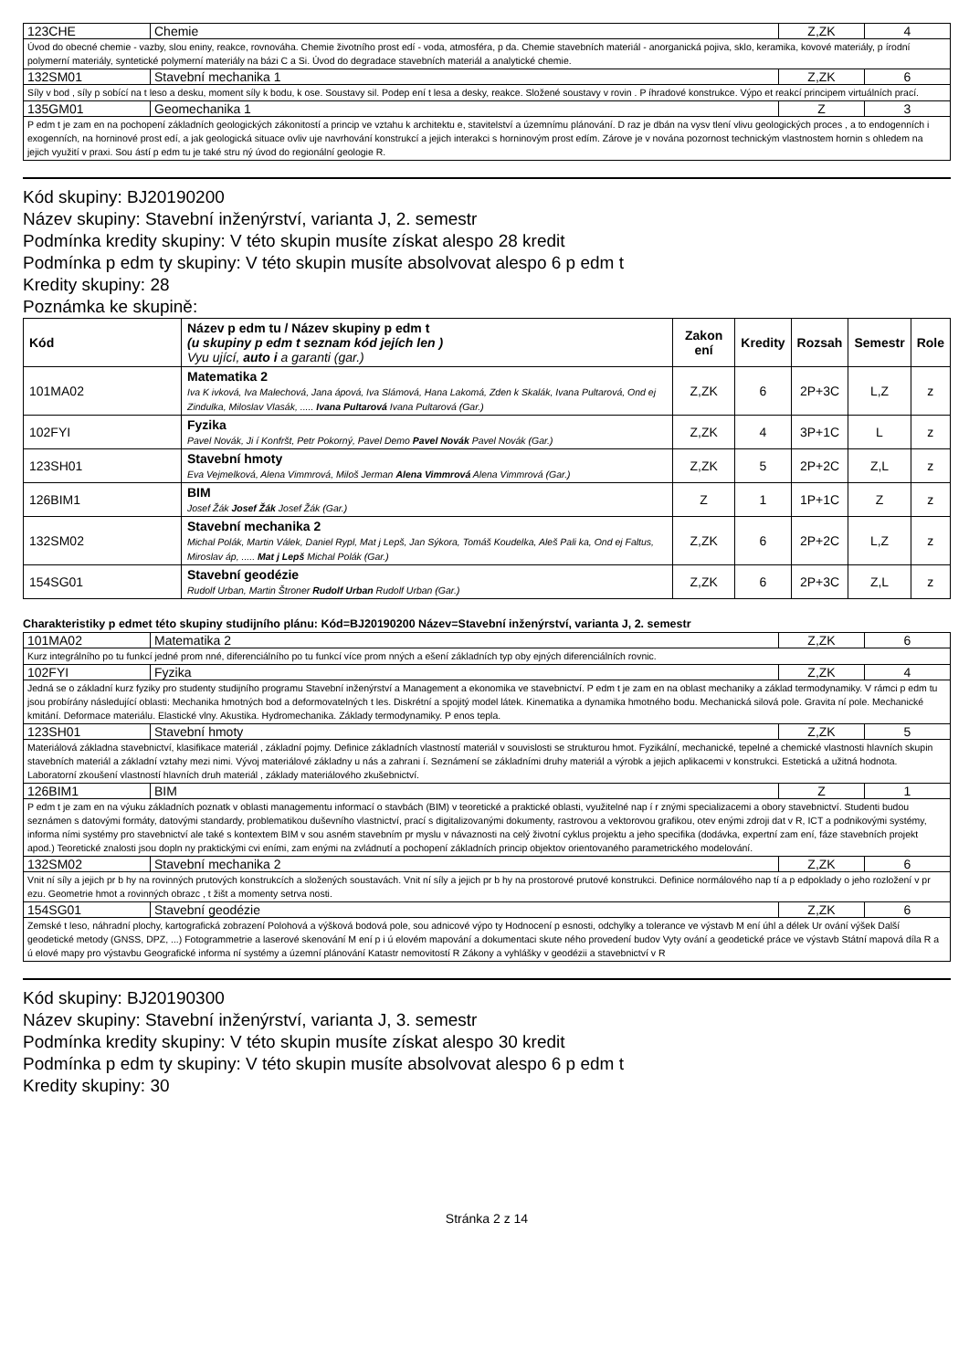| 123CHE | Chemie | Z,ZK | 4 |
| Úvod do obecné chemie - vazby, slou eniny, reakce, rovnováha. Chemie životního prost edí - voda, atmosféra, p da. Chemie stavebních materiál - anorganická pojiva, sklo, keramika, kovové materiály, p írodní polymerní materiály, syntetické polymerní materiály na bázi C a Si. Úvod do degradace stavebních materiál a analytické chemie. | | | |
| 132SM01 | Stavební mechanika 1 | Z,ZK | 6 |
| Síly v bod , síly p sobící na t leso a desku, moment síly k bodu, k ose. Soustavy sil. Podep ení t lesa a desky, reakce. Složené soustavy v rovin . P íhradové konstrukce. Výpo et reakcí principem virtuálních prací. | | | |
| 135GM01 | Geomechanika 1 | Z | 3 |
| P edm t je zam en na pochopení základních geologických zákonitostí a princip ve vztahu k architektu e, stavitelství a územnímu plánování. D raz je dbán na vysv tlení vlivu geologických proces , a to endogenních i exogenních, na horninové prost edí, a jak geologická situace ovliv uje navrhování konstrukcí a jejich interakci s horninovým prost edím. Zárove je v nována pozornost technickým vlastnostem hornin s ohledem na jejich využití v praxi. Sou ástí p edm tu je také stru ný úvod do regionální geologie R. | | | |
Kód skupiny: BJ20190200
Název skupiny: Stavební inženýrství, varianta J, 2. semestr
Podmínka kredity skupiny: V této skupin musíte získat alespo 28 kredit
Podmínka p edm ty skupiny: V této skupin musíte absolvovat alespo 6 p edm t
Kredity skupiny: 28
Poznámka ke skupině:
| Kód | Název p edm tu / Název skupiny p edm t (u skupiny p edm t seznam kód jejích len ) Vyu ující, auto i a garanti (gar.) | Zakon ení | Kredity | Rozsah | Semestr | Role |
| --- | --- | --- | --- | --- | --- | --- |
| 101MA02 | Matematika 2 Iva K ivková, Iva Malechová, Jana ápová, Iva Slámová, Hana Lakomá, Zden k Skalák, Ivana Pultarová, Ond ej Zindulka, Miloslav Vlasák, ..... Ivana Pultarová Ivana Pultarová (Gar.) | Z,ZK | 6 | 2P+3C | L,Z | z |
| 102FYI | Fyzika Pavel Novák, Ji í Konfršt, Petr Pokorný, Pavel Demo Pavel Novák Pavel Novák (Gar.) | Z,ZK | 4 | 3P+1C | L | z |
| 123SH01 | Stavební hmoty Eva Vejmelková, Alena Vimmrová, Miloš Jerman Alena Vimmrová Alena Vimmrová (Gar.) | Z,ZK | 5 | 2P+2C | Z,L | z |
| 126BIM1 | BIM Josef Žák Josef Žák Josef Žák (Gar.) | Z | 1 | 1P+1C | Z | z |
| 132SM02 | Stavební mechanika 2 Michal Polák, Martin Válek, Daniel Rypl, Mat j Lepš, Jan Sýkora, Tomáš Koudelka, Aleš Pali ka, Ond ej Faltus, Miroslav áp, ..... Mat j Lepš Michal Polák (Gar.) | Z,ZK | 6 | 2P+2C | L,Z | z |
| 154SG01 | Stavební geodézie Rudolf Urban, Martin Štroner Rudolf Urban Rudolf Urban (Gar.) | Z,ZK | 6 | 2P+3C | Z,L | z |
Charakteristiky p edmet této skupiny studijního plánu: Kód=BJ20190200 Název=Stavební inženýrství, varianta J, 2. semestr
| 101MA02 | Matematika 2 | Z,ZK | 6 |
| Kurz integrálního po tu funkcí jedné prom nné, diferenciálního po tu funkcí více prom nných a ešení základních typ oby ejných diferenciálních rovnic. | | | |
| 102FYI | Fyzika | Z,ZK | 4 |
| Jedná se o základní kurz fyziky pro studenty studijního programu Stavební inženýrství a Management a ekonomika ve stavebnictví. P edm t je zam en na oblast mechaniky a základ termodynamiky. V rámci p edm tu jsou probírány následující oblasti: Mechanika hmotných bod a deformovatelných t les. Diskrétní a spojitý model látek. Kinematika a dynamika hmotného bodu. Mechanická silová pole. Gravita ní pole. Mechanické kmitání. Deformace materiálu. Elastické vlny. Akustika. Hydromechanika. Základy termodynamiky. P enos tepla. | | | |
| 123SH01 | Stavební hmoty | Z,ZK | 5 |
| Materiálová základna stavebnictví, klasifikace materiál , základní pojmy. Definice základních vlastností materiál v souvislosti se strukturou hmot. Fyzikální, mechanické, tepelné a chemické vlastnosti hlavních skupin stavebních materiál a základní vztahy mezi nimi. Vývoj materiálové základny u nás a zahrani í. Seznámení se základními druhy materiál a výrobk a jejich aplikacemi v konstrukci. Estetická a užitná hodnota. Laboratorní zkoušení vlastností hlavních druh materiál , základy materiálového zkušebnictví. | | | |
| 126BIM1 | BIM | Z | 1 |
| P edm t je zam en na výuku základních poznatk v oblasti managementu informací o stavbách (BIM) v teoretické a praktické oblasti, využitelné nap í r znými specializacemi a obory stavebnictví. Studenti budou seznámen s datovými formáty, datovými standardy, problematikou duševního vlastnictví, prací s digitalizovanými dokumenty, rastrovou a vektorovou grafikou, otev enými zdroji dat v R, ICT a podnikovými systémy, informa ními systémy pro stavebnictví ale také s kontextem BIM v sou asném stavebním pr myslu v návaznosti na celý životní cyklus projektu a jeho specifika (dodávka, expertní zam ení, fáze stavebních projekt apod.) Teoretické znalosti jsou dopln ny praktickými cvi eními, zam enými na zvládnutí a pochopení základních princip objektov orientovaného parametrického modelování. | | | |
| 132SM02 | Stavební mechanika 2 | Z,ZK | 6 |
| Vnit ní síly a jejich pr b hy na rovinných prutových konstrukcích a složených soustavách. Vnit ní síly a jejich pr b hy na prostorové prutové konstrukci. Definice normálového nap tí a p edpoklady o jeho rozložení v pr ezu. Geometrie hmot a rovinných obrazc , t žišt a momenty setrva nosti. | | | |
| 154SG01 | Stavební geodézie | Z,ZK | 6 |
| Zemské t leso, náhradní plochy, kartografická zobrazení Polohová a výšková bodová pole, sou adnicové výpo ty Hodnocení p esnosti, odchylky a tolerance ve výstavb M ení úhl a délek Ur ování výšek Další geodetické metody (GNSS, DPZ, ...) Fotogrammetrie a laserové skenování M ení p i ú elovém mapování a dokumentaci skute ného provedení budov Vyty ování a geodetické práce ve výstavb Státní mapová díla R a ú elové mapy pro výstavbu Geografické informa ní systémy a územní plánování Katastr nemovitostí R Zákony a vyhlášky v geodézii a stavebnictví v R | | | |
Kód skupiny: BJ20190300
Název skupiny: Stavební inženýrství, varianta J, 3. semestr
Podmínka kredity skupiny: V této skupin musíte získat alespo 30 kredit
Podmínka p edm ty skupiny: V této skupin musíte absolvovat alespo 6 p edm t
Kredity skupiny: 30
Stránka 2 z 14